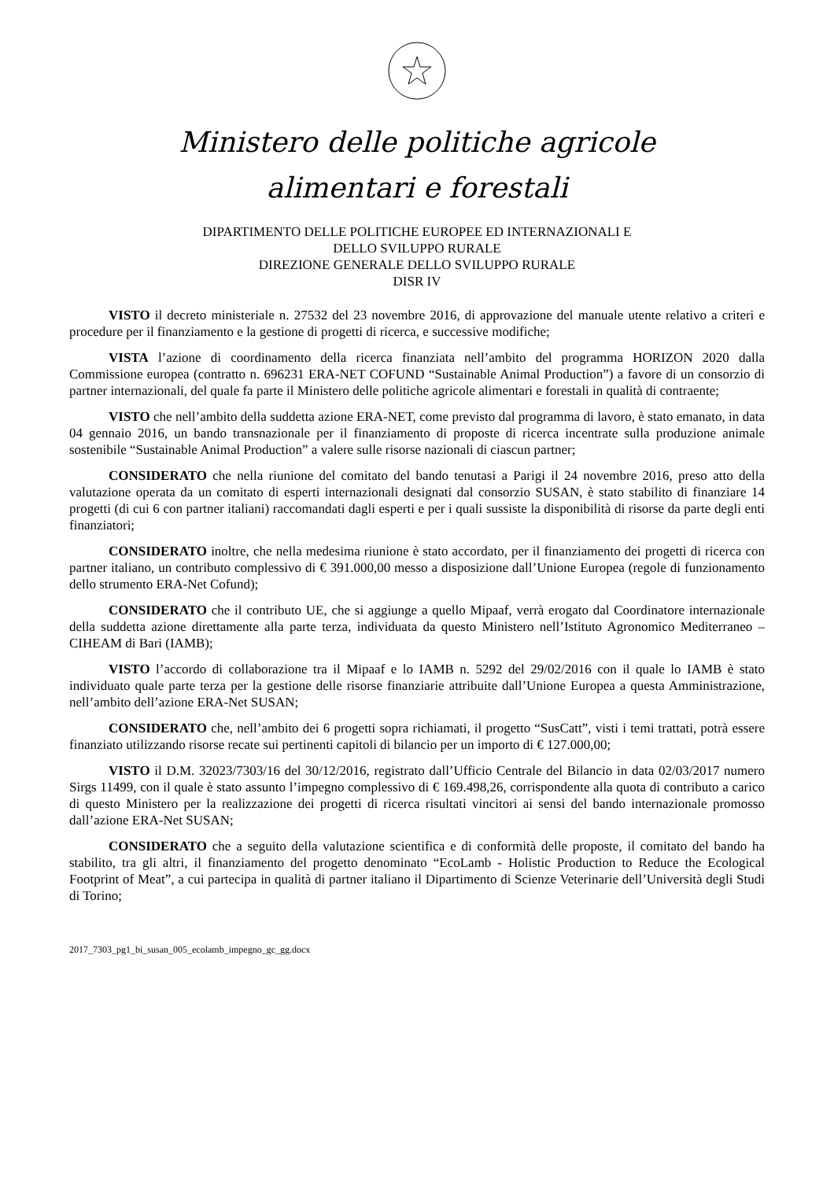Ministero delle politiche agricole
alimentari e forestali
DIPARTIMENTO DELLE POLITICHE EUROPEE ED INTERNAZIONALI E
DELLO SVILUPPO RURALE
DIREZIONE GENERALE DELLO SVILUPPO RURALE
DISR IV
VISTO il decreto ministeriale n. 27532 del 23 novembre 2016, di approvazione del manuale utente relativo a criteri e procedure per il finanziamento e la gestione di progetti di ricerca, e successive modifiche;
VISTA l’azione di coordinamento della ricerca finanziata nell’ambito del programma HORIZON 2020 dalla Commissione europea (contratto n. 696231 ERA-NET COFUND “Sustainable Animal Production”) a favore di un consorzio di partner internazionali, del quale fa parte il Ministero delle politiche agricole alimentari e forestali in qualità di contraente;
VISTO che nell’ambito della suddetta azione ERA-NET, come previsto dal programma di lavoro, è stato emanato, in data 04 gennaio 2016, un bando transnazionale per il finanziamento di proposte di ricerca incentrate sulla produzione animale sostenibile “Sustainable Animal Production” a valere sulle risorse nazionali di ciascun partner;
CONSIDERATO che nella riunione del comitato del bando tenutasi a Parigi il 24 novembre 2016, preso atto della valutazione operata da un comitato di esperti internazionali designati dal consorzio SUSAN, è stato stabilito di finanziare 14 progetti (di cui 6 con partner italiani) raccomandati dagli esperti e per i quali sussiste la disponibilità di risorse da parte degli enti finanziatori;
CONSIDERATO inoltre, che nella medesima riunione è stato accordato, per il finanziamento dei progetti di ricerca con partner italiano, un contributo complessivo di € 391.000,00 messo a disposizione dall’Unione Europea (regole di funzionamento dello strumento ERA-Net Cofund);
CONSIDERATO che il contributo UE, che si aggiunge a quello Mipaaf, verrà erogato dal Coordinatore internazionale della suddetta azione direttamente alla parte terza, individuata da questo Ministero nell’Istituto Agronomico Mediterraneo – CIHEAM di Bari (IAMB);
VISTO l’accordo di collaborazione tra il Mipaaf e lo IAMB n. 5292 del 29/02/2016 con il quale lo IAMB è stato individuato quale parte terza per la gestione delle risorse finanziarie attribuite dall’Unione Europea a questa Amministrazione, nell’ambito dell’azione ERA-Net SUSAN;
CONSIDERATO che, nell’ambito dei 6 progetti sopra richiamati, il progetto “SusCatt”, visti i temi trattati, potrà essere finanziato utilizzando risorse recate sui pertinenti capitoli di bilancio per un importo di € 127.000,00;
VISTO il D.M. 32023/7303/16 del 30/12/2016, registrato dall’Ufficio Centrale del Bilancio in data 02/03/2017 numero Sirgs 11499, con il quale è stato assunto l’impegno complessivo di € 169.498,26, corrispondente alla quota di contributo a carico di questo Ministero per la realizzazione dei progetti di ricerca risultati vincitori ai sensi del bando internazionale promosso dall’azione ERA-Net SUSAN;
CONSIDERATO che a seguito della valutazione scientifica e di conformità delle proposte, il comitato del bando ha stabilito, tra gli altri, il finanziamento del progetto denominato “EcoLamb - Holistic Production to Reduce the Ecological Footprint of Meat”, a cui partecipa in qualità di partner italiano il Dipartimento di Scienze Veterinarie dell’Università degli Studi di Torino;
2017_7303_pg1_bi_susan_005_ecolamb_impegno_gc_gg.docx